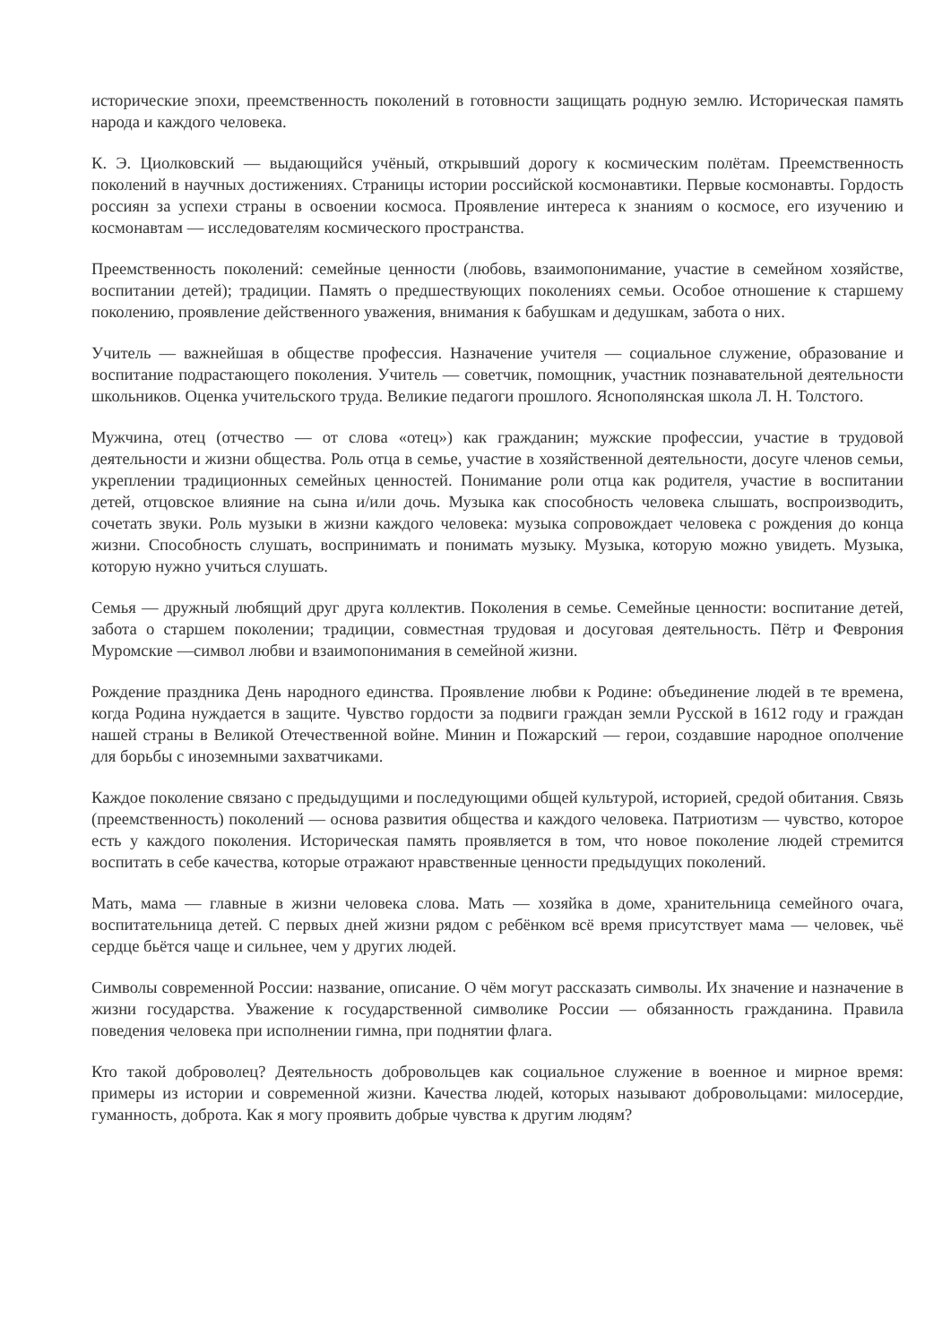исторические эпохи, преемственность поколений в готовности защищать родную землю. Историческая память народа и каждого человека.
К. Э. Циолковский — выдающийся учёный, открывший дорогу к космическим полётам. Преемственность поколений в научных достижениях. Страницы истории российской космонавтики. Первые космонавты. Гордость россиян за успехи страны в освоении космоса. Проявление интереса к знаниям о космосе, его изучению и космонавтам — исследователям космического пространства.
Преемственность поколений: семейные ценности (любовь, взаимопонимание, участие в семейном хозяйстве, воспитании детей); традиции. Память о предшествующих поколениях семьи. Особое отношение к старшему поколению, проявление действенного уважения, внимания к бабушкам и дедушкам, забота о них.
Учитель — важнейшая в обществе профессия. Назначение учителя — социальное служение, образование и воспитание подрастающего поколения. Учитель — советчик, помощник, участник познавательной деятельности школьников. Оценка учительского труда. Великие педагоги прошлого. Яснополянская школа Л. Н. Толстого.
Мужчина, отец (отчество — от слова «отец») как гражданин; мужские профессии, участие в трудовой деятельности и жизни общества. Роль отца в семье, участие в хозяйственной деятельности, досуге членов семьи, укреплении традиционных семейных ценностей. Понимание роли отца как родителя, участие в воспитании детей, отцовское влияние на сына и/или дочь. Музыка как способность человека слышать, воспроизводить, сочетать звуки. Роль музыки в жизни каждого человека: музыка сопровождает человека с рождения до конца жизни. Способность слушать, воспринимать и понимать музыку. Музыка, которую можно увидеть. Музыка, которую нужно учиться слушать.
Семья — дружный любящий друг друга коллектив. Поколения в семье. Семейные ценности: воспитание детей, забота о старшем поколении; традиции, совместная трудовая и досуговая деятельность. Пётр и Феврония Муромские —символ любви и взаимопонимания в семейной жизни.
Рождение праздника День народного единства. Проявление любви к Родине: объединение людей в те времена, когда Родина нуждается в защите. Чувство гордости за подвиги граждан земли Русской в 1612 году и граждан нашей страны в Великой Отечественной войне. Минин и Пожарский — герои, создавшие народное ополчение для борьбы с иноземными захватчиками.
Каждое поколение связано с предыдущими и последующими общей культурой, историей, средой обитания. Связь (преемственность) поколений — основа развития общества и каждого человека. Патриотизм — чувство, которое есть у каждого поколения. Историческая память проявляется в том, что новое поколение людей стремится воспитать в себе качества, которые отражают нравственные ценности предыдущих поколений.
Мать, мама — главные в жизни человека слова. Мать — хозяйка в доме, хранительница семейного очага, воспитательница детей. С первых дней жизни рядом с ребёнком всё время присутствует мама — человек, чьё сердце бьётся чаще и сильнее, чем у других людей.
Символы современной России: название, описание. О чём могут рассказать символы. Их значение и назначение в жизни государства. Уважение к государственной символике России — обязанность гражданина. Правила поведения человека при исполнении гимна, при поднятии флага.
Кто такой доброволец? Деятельность добровольцев как социальное служение в военное и мирное время: примеры из истории и современной жизни. Качества людей, которых называют добровольцами: милосердие, гуманность, доброта. Как я могу проявить добрые чувства к другим людям?